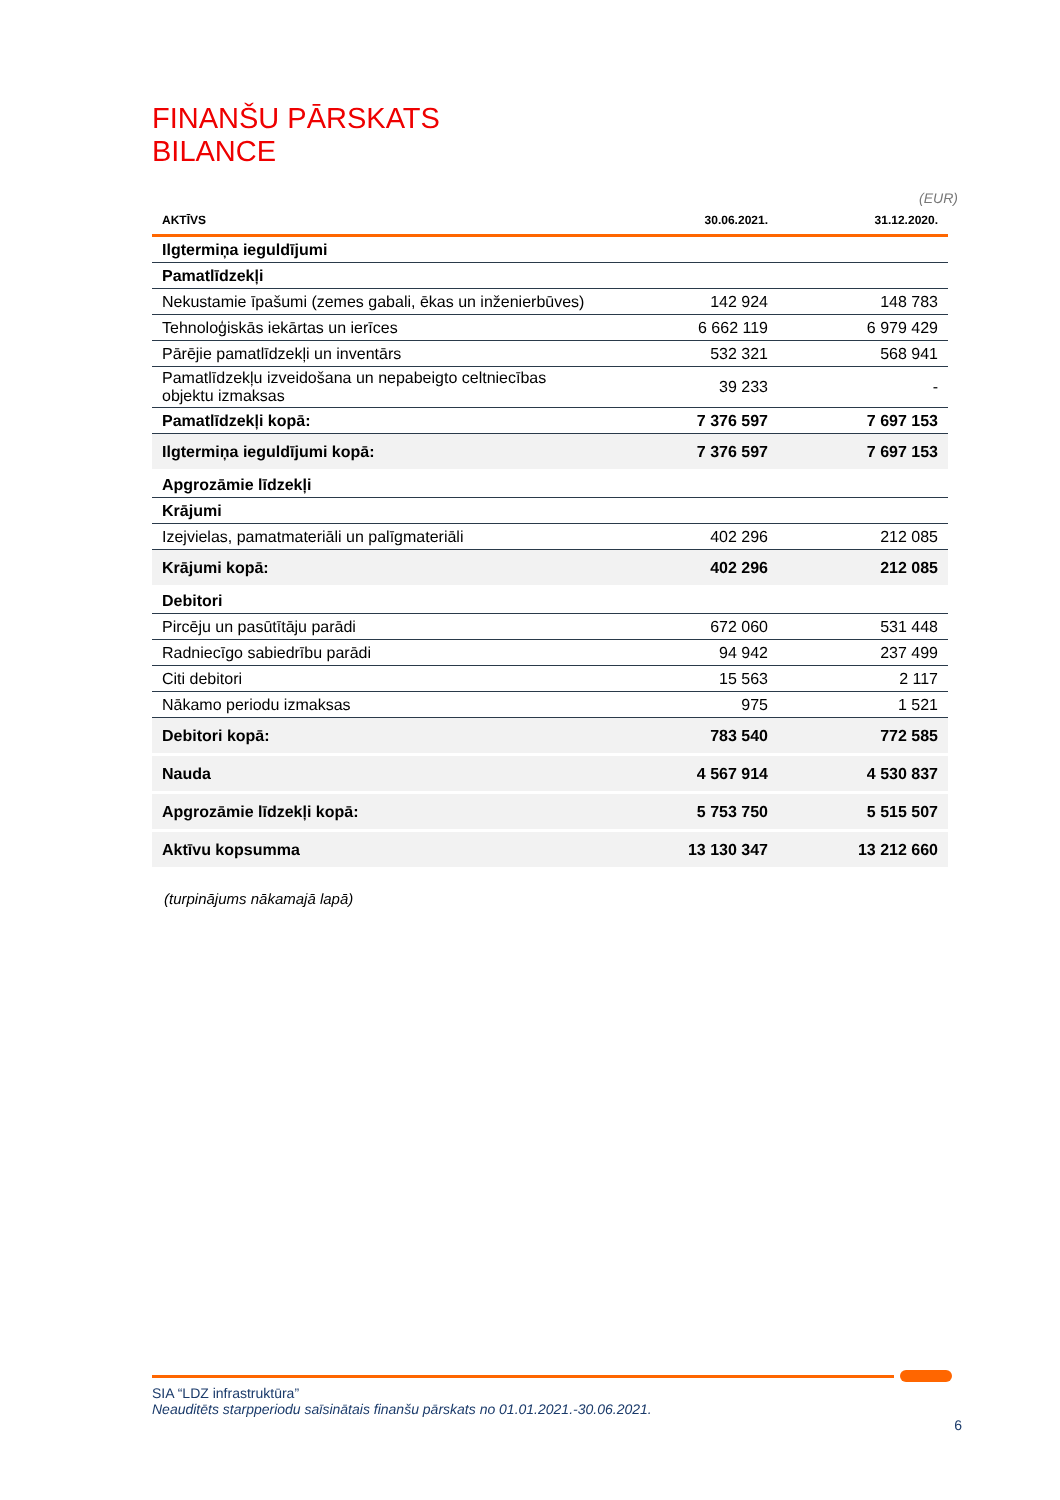FINANŠU PĀRSKATS
BILANCE
(EUR)
| AKTĪVS | 30.06.2021. | 31.12.2020. |
| --- | --- | --- |
| Ilgtermiņa ieguldījumi | | |
| Pamatlīdzekļi | | |
| Nekustamie īpašumi (zemes gabali, ēkas un inženierbūves) | 142 924 | 148 783 |
| Tehnoloģiskās iekārtas un ierīces | 6 662 119 | 6 979 429 |
| Pārējie pamatlīdzekļi un inventārs | 532 321 | 568 941 |
| Pamatlīdzekļu izveidošana un nepabeigto celtniecības objektu izmaksas | 39 233 | - |
| Pamatlīdzekļi kopā: | 7 376 597 | 7 697 153 |
| Ilgtermiņa ieguldījumi kopā: | 7 376 597 | 7 697 153 |
| Apgrozāmie līdzekļi | | |
| Krājumi | | |
| Izejvielas, pamatmateriāli un palīgmateriāli | 402 296 | 212 085 |
| Krājumi kopā: | 402 296 | 212 085 |
| Debitori | | |
| Pircēju un pasūtītāju parādi | 672 060 | 531 448 |
| Radniecīgo sabiedrību parādi | 94 942 | 237 499 |
| Citi debitori | 15 563 | 2 117 |
| Nākamo periodu izmaksas | 975 | 1 521 |
| Debitori kopā: | 783 540 | 772 585 |
| Nauda | 4 567 914 | 4 530 837 |
| Apgrozāmie līdzekļi kopā: | 5 753 750 | 5 515 507 |
| Aktīvu kopsumma | 13 130 347 | 13 212 660 |
(turpinājums nākamajā lapā)
SIA “LDZ infrastruktūra”
Neauditēts starpperiodu saīsinātais finanšu pārskats no 01.01.2021.-30.06.2021.
6